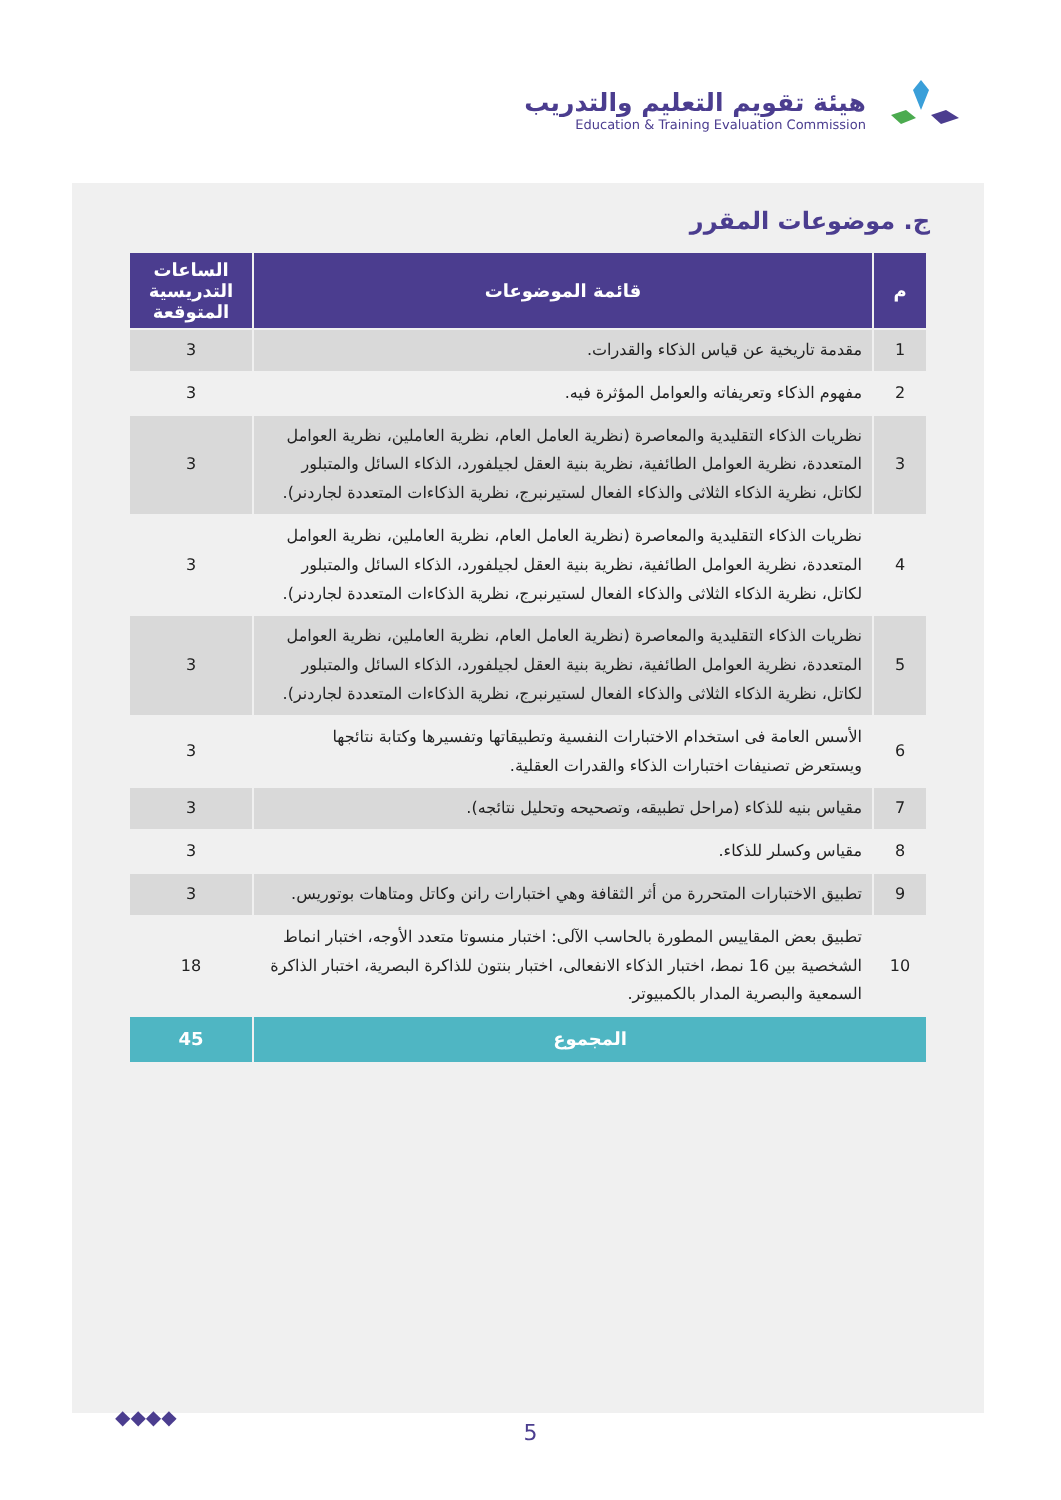هيئة تقويم التعليم والتدريب
Education & Training Evaluation Commission
ج. موضوعات المقرر
| م | قائمة الموضوعات | الساعات التدريسية المتوقعة |
| --- | --- | --- |
| 1 | مقدمة تاريخية عن قياس الذكاء والقدرات. | 3 |
| 2 | مفهوم الذكاء وتعريفاته والعوامل المؤثرة فيه. | 3 |
| 3 | نظريات الذكاء التقليدية والمعاصرة (نظرية العامل العام، نظرية العاملين، نظرية العوامل المتعددة، نظرية العوامل الطائفية، نظرية بنية العقل لجيلفورد، الذكاء السائل والمتبلور لكاتل، نظرية الذكاء الثلاثى والذكاء الفعال لستيرنبرج، نظرية الذكاءات المتعددة لجاردنر). | 3 |
| 4 | نظريات الذكاء التقليدية والمعاصرة (نظرية العامل العام، نظرية العاملين، نظرية العوامل المتعددة، نظرية العوامل الطائفية، نظرية بنية العقل لجيلفورد، الذكاء السائل والمتبلور لكاتل، نظرية الذكاء الثلاثى والذكاء الفعال لستيرنبرج، نظرية الذكاءات المتعددة لجاردنر). | 3 |
| 5 | نظريات الذكاء التقليدية والمعاصرة (نظرية العامل العام، نظرية العاملين، نظرية العوامل المتعددة، نظرية العوامل الطائفية، نظرية بنية العقل لجيلفورد، الذكاء السائل والمتبلور لكاتل، نظرية الذكاء الثلاثى والذكاء الفعال لستيرنبرج، نظرية الذكاءات المتعددة لجاردنر). | 3 |
| 6 | الأسس العامة فى استخدام الاختبارات النفسية وتطبيقاتها وتفسيرها وكتابة نتائجها ويستعرض تصنيفات اختبارات الذكاء والقدرات العقلية. | 3 |
| 7 | مقياس بنيه للذكاء (مراحل تطبيقه، وتصحيحه وتحليل نتائجه). | 3 |
| 8 | مقياس وكسلر للذكاء. | 3 |
| 9 | تطبيق الاختبارات المتحررة من أثر الثقافة وهي اختبارات رانن وكاتل ومتاهات بوتوريس. | 3 |
| 10 | تطبيق بعض المقاييس المطورة بالحاسب الآلى: اختبار منسوتا متعدد الأوجه، اختبار انماط الشخصية بين 16 نمط، اختبار الذكاء الانفعالى، اختبار بنتون للذاكرة البصرية، اختبار الذاكرة السمعية والبصرية المدار بالكمبيوتر. | 18 |
| المجموع | | 45 |
◆◆◆◆
5